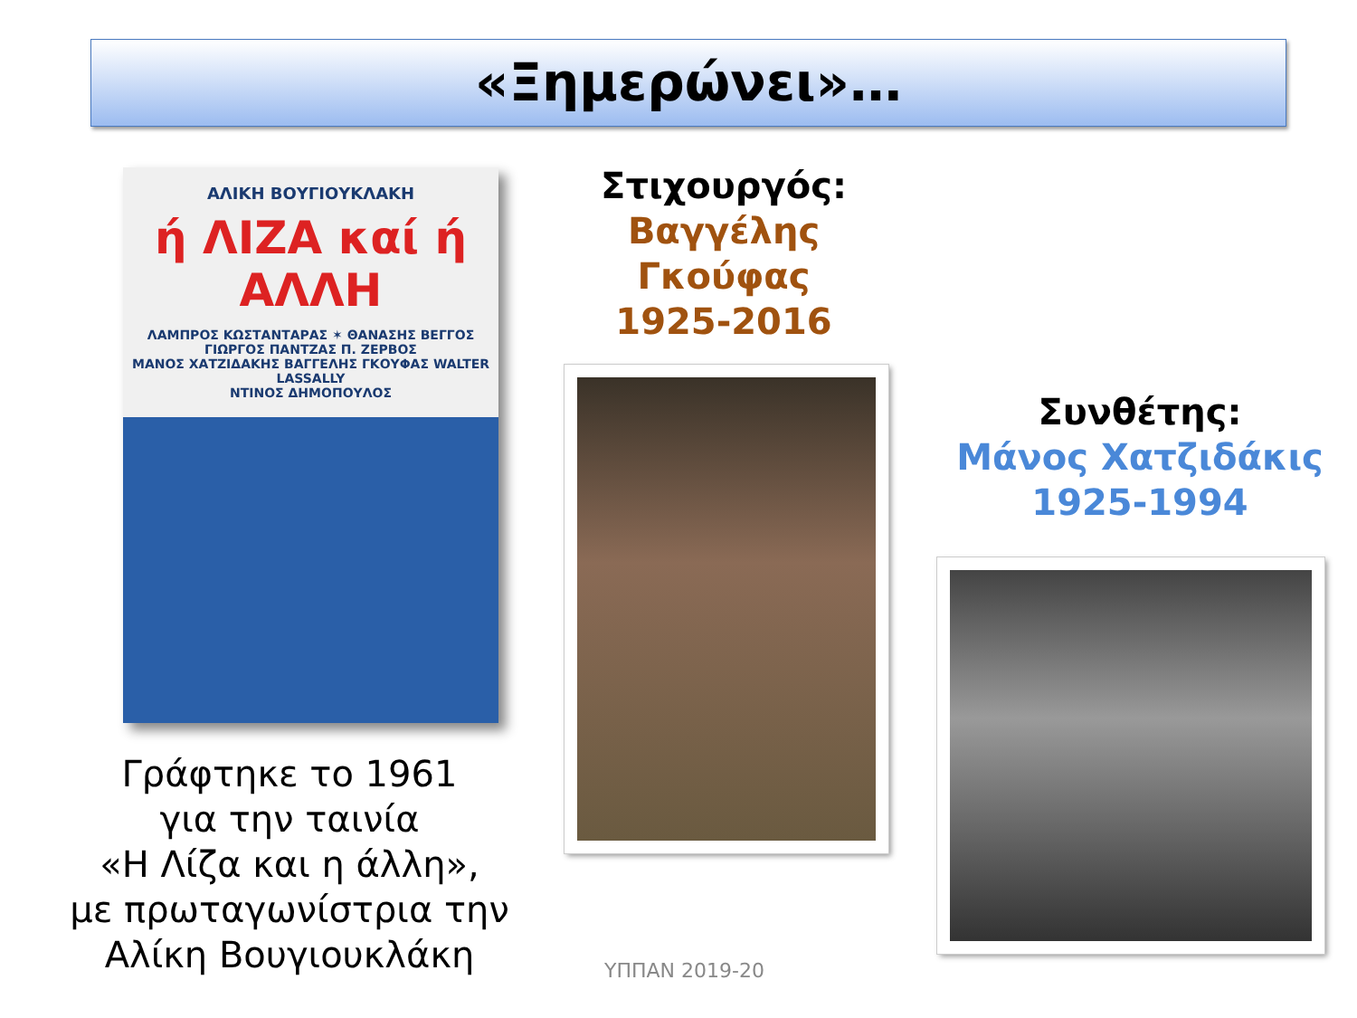«Ξημερώνει»…
ΑΛΙΚΗ ΒΟΥΓΙΟΥΚΛΑΚΗ
ή ΛΙΖΑ καί ή ΑΛΛΗ
ΛΑΜΠΡΟΣ ΚΩΣΤΑΝΤΑΡΑΣ ✶ ΘΑΝΑΣΗΣ ΒΕΓΓΟΣ
ΓΙΩΡΓΟΣ ΠΑΝΤΖΑΣ Π. ΖΕΡΒΟΣ
ΜΑΝΟΣ ΧΑΤΖΙΔΑΚΗΣ ΒΑΓΓΕΛΗΣ ΓΚΟΥΦΑΣ WALTER LASSALLY
ΝΤΙΝΟΣ ΔΗΜΟΠΟΥΛΟΣ
Γράφτηκε το 1961
για την ταινία
«Η Λίζα και η άλλη»,
με πρωταγωνίστρια την Αλίκη Βουγιουκλάκη
Στιχουργός:
Βαγγέλης
Γκούφας
1925-2016
Συνθέτης:
Μάνος Χατζιδάκις
1925-1994
ΥΠΠΑΝ 2019-20